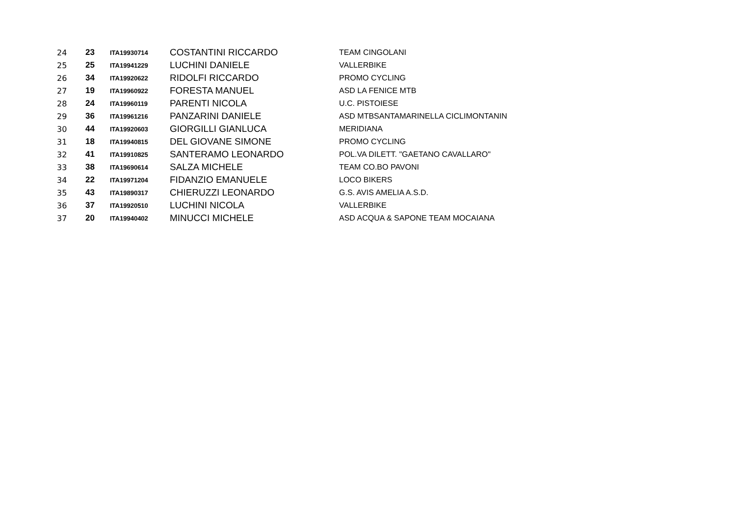| 24 | 23 | ITA19930714 | COSTANTINI RICCARDO | TEAM CINGOLANI |
| 25 | 25 | ITA19941229 | LUCHINI DANIELE | VALLERBIKE |
| 26 | 34 | ITA19920622 | RIDOLFI RICCARDO | PROMO CYCLING |
| 27 | 19 | ITA19960922 | FORESTA MANUEL | ASD LA FENICE MTB |
| 28 | 24 | ITA19960119 | PARENTI NICOLA | U.C. PISTOIESE |
| 29 | 36 | ITA19961216 | PANZARINI DANIELE | ASD MTBSANTAMARINELLA CICLIMONTANIN |
| 30 | 44 | ITA19920603 | GIORGILLI GIANLUCA | MERIDIANA |
| 31 | 18 | ITA19940815 | DEL GIOVANE SIMONE | PROMO CYCLING |
| 32 | 41 | ITA19910825 | SANTERAMO LEONARDO | POL.VA DILETT. "GAETANO CAVALLARO" |
| 33 | 38 | ITA19690614 | SALZA MICHELE | TEAM CO.BO PAVONI |
| 34 | 22 | ITA19971204 | FIDANZIO EMANUELE | LOCO BIKERS |
| 35 | 43 | ITA19890317 | CHIERUZZI LEONARDO | G.S. AVIS AMELIA A.S.D. |
| 36 | 37 | ITA19920510 | LUCHINI NICOLA | VALLERBIKE |
| 37 | 20 | ITA19940402 | MINUCCI MICHELE | ASD ACQUA & SAPONE TEAM MOCAIANA |